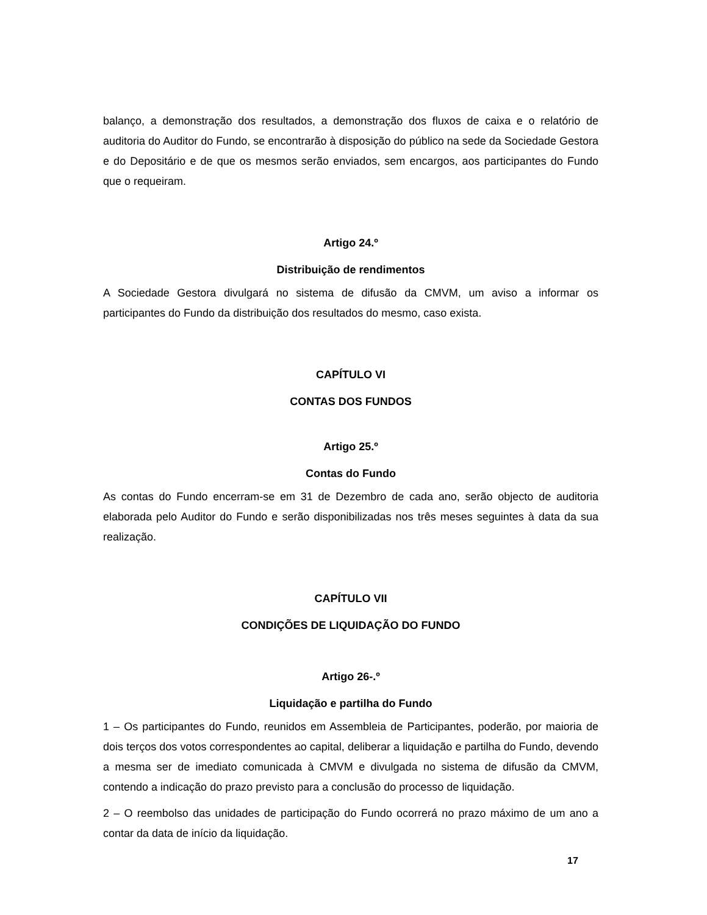balanço, a demonstração dos resultados, a demonstração dos fluxos de caixa e o relatório de auditoria do Auditor do Fundo, se encontrarão à disposição do público na sede da Sociedade Gestora e do Depositário e de que os mesmos serão enviados, sem encargos, aos participantes do Fundo que o requeiram.
Artigo 24.º
Distribuição de rendimentos
A Sociedade Gestora divulgará no sistema de difusão da CMVM, um aviso a informar os participantes do Fundo da distribuição dos resultados do mesmo, caso exista.
CAPÍTULO VI
CONTAS DOS FUNDOS
Artigo 25.º
Contas do Fundo
As contas do Fundo encerram-se em 31 de Dezembro de cada ano, serão objecto de auditoria elaborada pelo Auditor do Fundo e serão disponibilizadas nos três meses seguintes à data da sua realização.
CAPÍTULO VII
CONDIÇÕES DE LIQUIDAÇÃO DO FUNDO
Artigo 26-.º
Liquidação e partilha do Fundo
1 – Os participantes do Fundo, reunidos em Assembleia de Participantes, poderão, por maioria de dois terços dos votos correspondentes ao capital, deliberar a liquidação e partilha do Fundo, devendo a mesma ser de imediato comunicada à CMVM e divulgada no sistema de difusão da CMVM, contendo a indicação do prazo previsto para a conclusão do processo de liquidação.
2 – O reembolso das unidades de participação do Fundo ocorrerá no prazo máximo de um ano a contar da data de início da liquidação.
17